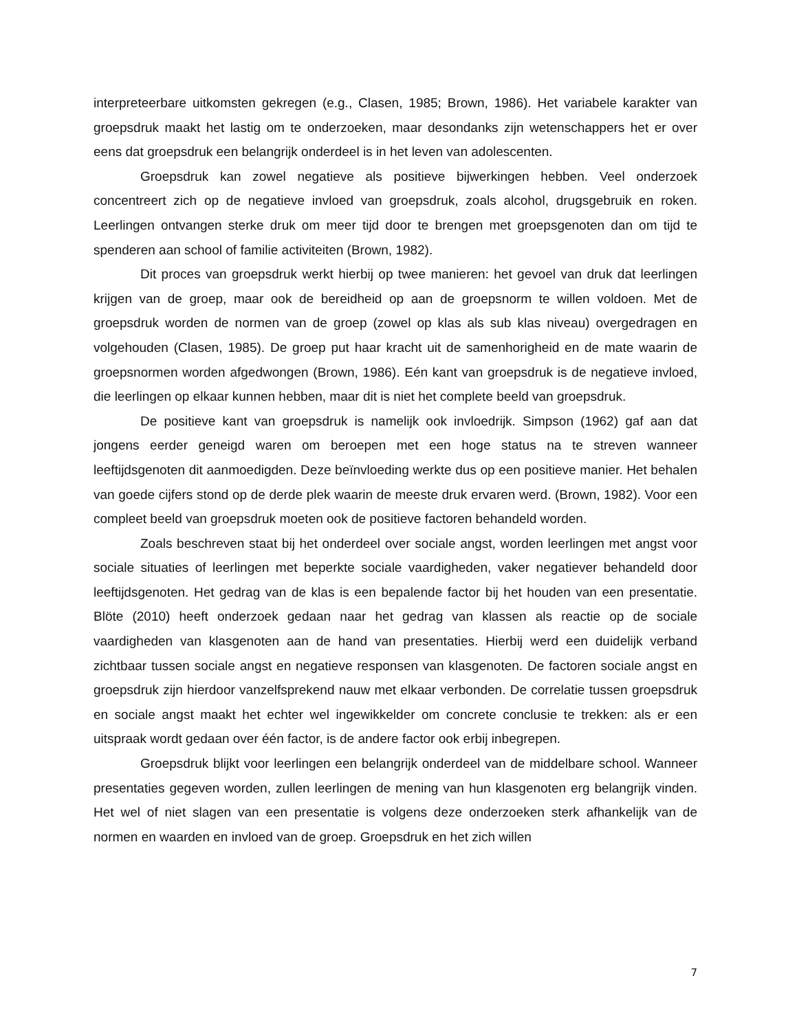interpreteerbare uitkomsten gekregen (e.g., Clasen, 1985; Brown, 1986). Het variabele karakter van groepsdruk maakt het lastig om te onderzoeken, maar desondanks zijn wetenschappers het er over eens dat groepsdruk een belangrijk onderdeel is in het leven van adolescenten.
Groepsdruk kan zowel negatieve als positieve bijwerkingen hebben. Veel onderzoek concentreert zich op de negatieve invloed van groepsdruk, zoals alcohol, drugsgebruik en roken. Leerlingen ontvangen sterke druk om meer tijd door te brengen met groepsgenoten dan om tijd te spenderen aan school of familie activiteiten (Brown, 1982).
Dit proces van groepsdruk werkt hierbij op twee manieren: het gevoel van druk dat leerlingen krijgen van de groep, maar ook de bereidheid op aan de groepsnorm te willen voldoen. Met de groepsdruk worden de normen van de groep (zowel op klas als sub klas niveau) overgedragen en volgehouden (Clasen, 1985). De groep put haar kracht uit de samenhorigheid en de mate waarin de groepsnormen worden afgedwongen (Brown, 1986). Eén kant van groepsdruk is de negatieve invloed, die leerlingen op elkaar kunnen hebben, maar dit is niet het complete beeld van groepsdruk.
De positieve kant van groepsdruk is namelijk ook invloedrijk. Simpson (1962) gaf aan dat jongens eerder geneigd waren om beroepen met een hoge status na te streven wanneer leeftijdsgenoten dit aanmoedigden. Deze beïnvloeding werkte dus op een positieve manier. Het behalen van goede cijfers stond op de derde plek waarin de meeste druk ervaren werd. (Brown, 1982). Voor een compleet beeld van groepsdruk moeten ook de positieve factoren behandeld worden.
Zoals beschreven staat bij het onderdeel over sociale angst, worden leerlingen met angst voor sociale situaties of leerlingen met beperkte sociale vaardigheden, vaker negatiever behandeld door leeftijdsgenoten. Het gedrag van de klas is een bepalende factor bij het houden van een presentatie. Blöte (2010) heeft onderzoek gedaan naar het gedrag van klassen als reactie op de sociale vaardigheden van klasgenoten aan de hand van presentaties. Hierbij werd een duidelijk verband zichtbaar tussen sociale angst en negatieve responsen van klasgenoten. De factoren sociale angst en groepsdruk zijn hierdoor vanzelfsprekend nauw met elkaar verbonden. De correlatie tussen groepsdruk en sociale angst maakt het echter wel ingewikkelder om concrete conclusie te trekken: als er een uitspraak wordt gedaan over één factor, is de andere factor ook erbij inbegrepen.
Groepsdruk blijkt voor leerlingen een belangrijk onderdeel van de middelbare school. Wanneer presentaties gegeven worden, zullen leerlingen de mening van hun klasgenoten erg belangrijk vinden. Het wel of niet slagen van een presentatie is volgens deze onderzoeken sterk afhankelijk van de normen en waarden en invloed van de groep. Groepsdruk en het zich willen
7